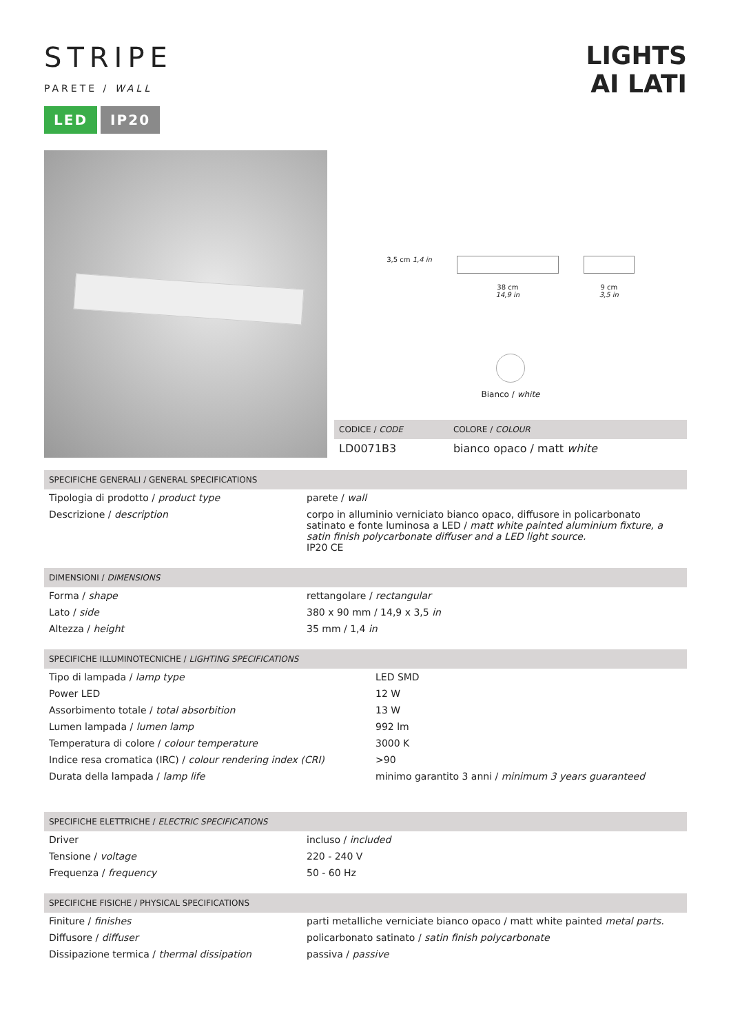LIGHTS
AI LATI
STRIPE
PARETE / WALL
LED IP20
3,5 cm 1,4 in 38 cm
14,9 in
9 cm
3,5 in
Bianco / white
| CODICE / CODE | COLORE / COLOUR |
| --- | --- |
| LD0071B3 | bianco opaco / matt white |
| SPECIFICHE GENERALI / GENERAL SPECIFICATIONS | |
| --- | --- |
| Tipologia di prodotto / product type | parete / wall |
| Descrizione / description | corpo in alluminio verniciato bianco opaco, diffusore in policarbonato satinato e fonte luminosa a LED / matt white painted aluminium fixture, a satin finish polycarbonate diffuser and a LED light source. IP20 CE |
| DIMENSIONI / DIMENSIONS | |
| --- | --- |
| Forma / shape | rettangolare / rectangular |
| Lato / side | 380 x 90 mm / 14,9 x 3,5 in |
| Altezza / height | 35 mm / 1,4 in |
| SPECIFICHE ILLUMINOTECNICHE / LIGHTING SPECIFICATIONS | |
| --- | --- |
| Tipo di lampada / lamp type | LED SMD |
| Power LED | 12 W |
| Assorbimento totale / total absorbition | 13 W |
| Lumen lampada / lumen lamp | 992 lm |
| Temperatura di colore / colour temperature | 3000 K |
| Indice resa cromatica (IRC) / colour rendering index (CRI) | >90 |
| Durata della lampada / lamp life | minimo garantito 3 anni / minimum 3 years guaranteed |
| SPECIFICHE ELETTRICHE / ELECTRIC SPECIFICATIONS | |
| --- | --- |
| Driver | incluso / included |
| Tensione / voltage | 220 - 240 V |
| Frequenza / frequency | 50 - 60 Hz |
| SPECIFICHE FISICHE / PHYSICAL SPECIFICATIONS | |
| --- | --- |
| Finiture / finishes | parti metalliche verniciate bianco opaco / matt white painted metal parts. |
| Diffusore / diffuser | policarbonato satinato / satin finish polycarbonate |
| Dissipazione termica / thermal dissipation | passiva / passive |